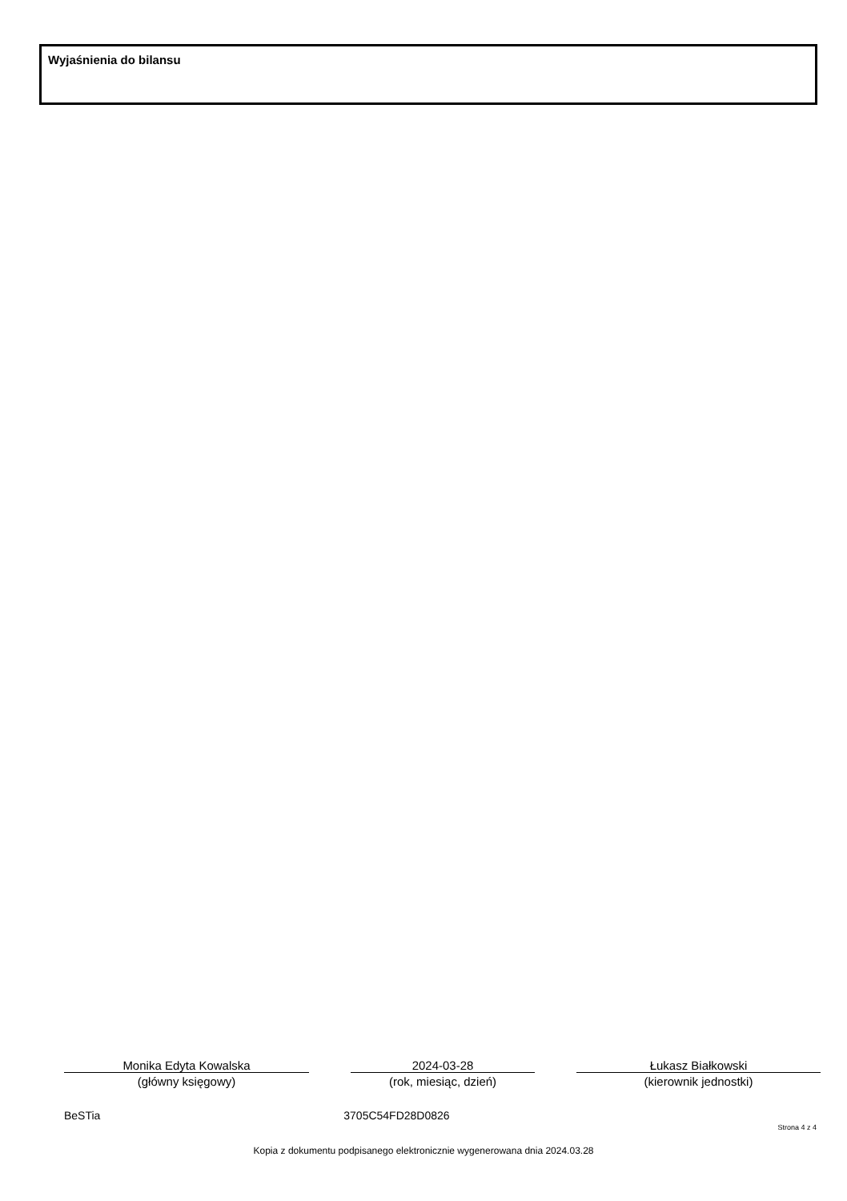Wyjaśnienia do bilansu
Monika Edyta Kowalska
(główny księgowy)
2024-03-28
(rok, miesiąc, dzień)
Łukasz Białkowski
(kierownik jednostki)
BeSTia 3705C54FD28D0826
Strona 4 z 4
Kopia z dokumentu podpisanego elektronicznie wygenerowana dnia 2024.03.28